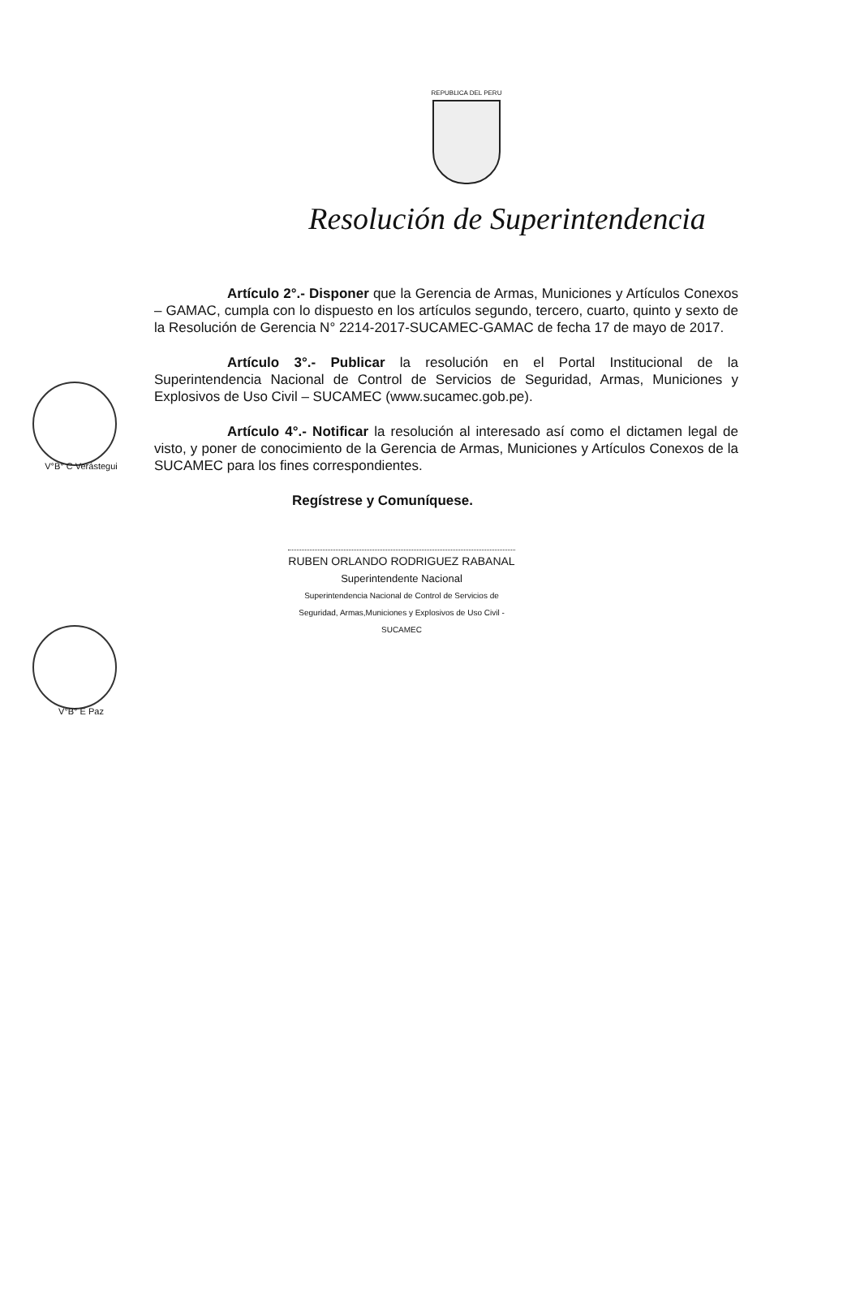REPUBLICA DEL PERU
Resolución de Superintendencia
Artículo 2°.- Disponer que la Gerencia de Armas, Municiones y Artículos Conexos – GAMAC, cumpla con lo dispuesto en los artículos segundo, tercero, cuarto, quinto y sexto de la Resolución de Gerencia N° 2214-2017-SUCAMEC-GAMAC de fecha 17 de mayo de 2017.
Artículo 3°.- Publicar la resolución en el Portal Institucional de la Superintendencia Nacional de Control de Servicios de Seguridad, Armas, Municiones y Explosivos de Uso Civil – SUCAMEC (www.sucamec.gob.pe).
Artículo 4°.- Notificar la resolución al interesado así como el dictamen legal de visto, y poner de conocimiento de la Gerencia de Armas, Municiones y Artículos Conexos de la SUCAMEC para los fines correspondientes.
Regístrese y Comuníquese.
RUBEN ORLANDO RODRIGUEZ RABANAL
Superintendente Nacional
Superintendencia Nacional de Control de Servicios de Seguridad, Armas,Municiones y Explosivos de Uso Civil - SUCAMEC
V°B° C Verástegui
V°B° E Paz